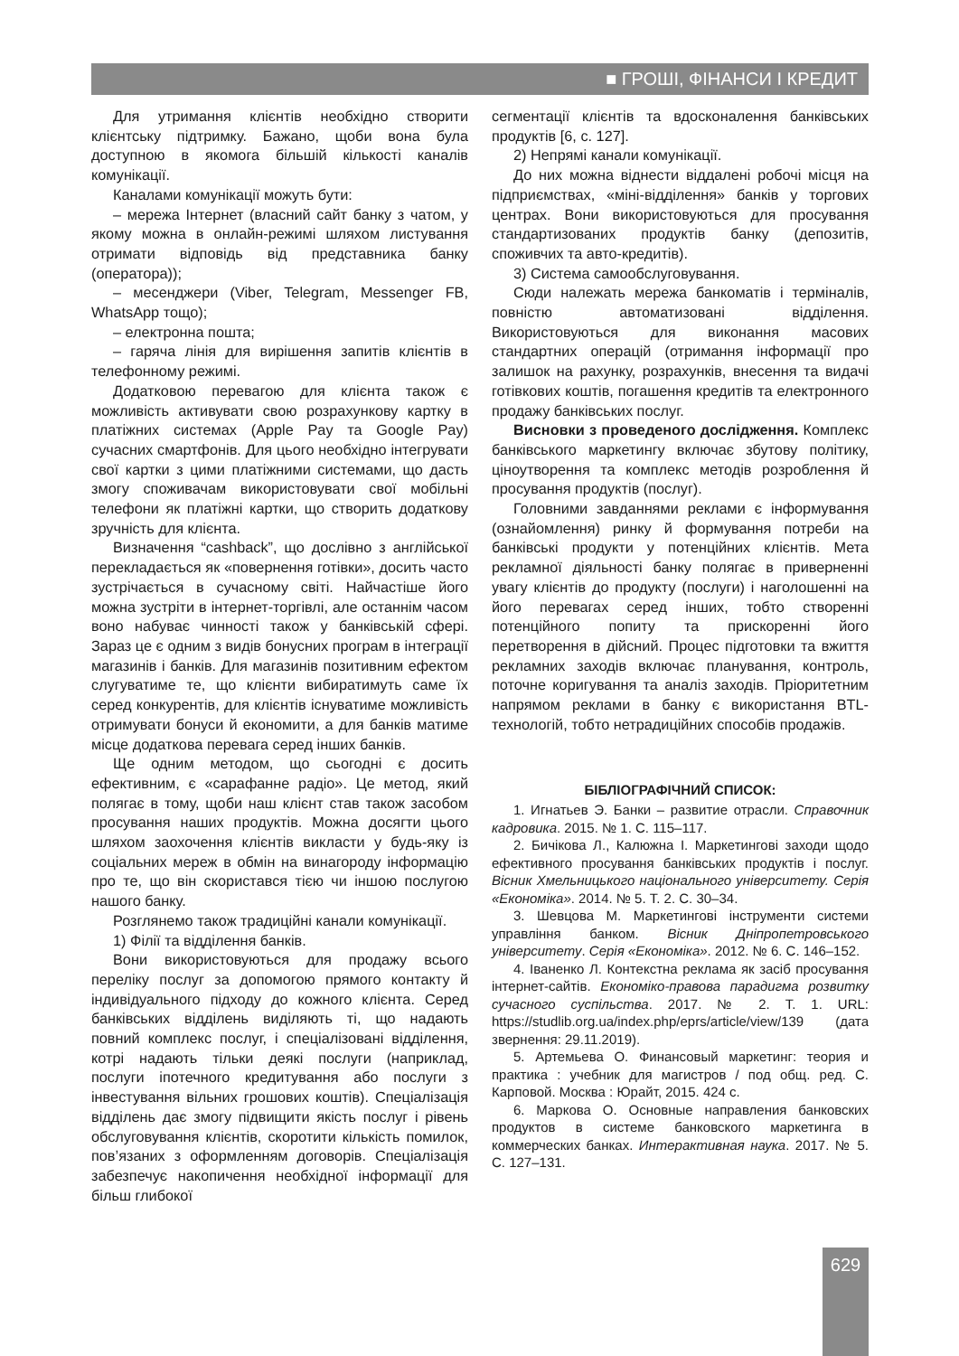■ ГРОШІ, ФІНАНСИ І КРЕДИТ
Для утримання клієнтів необхідно створити клієнтську підтримку. Бажано, щоби вона була доступною в якомога більшій кількості каналів комунікації.
Каналами комунікації можуть бути:
– мережа Інтернет (власний сайт банку з чатом, у якому можна в онлайн-режимі шляхом листування отримати відповідь від представника банку (оператора));
– месенджери (Viber, Telegram, Messenger FB, WhatsApp тощо);
– електронна пошта;
– гаряча лінія для вирішення запитів клієнтів в телефонному режимі.
Додатковою перевагою для клієнта також є можливість активувати свою розрахункову картку в платіжних системах (Apple Pay та Google Pay) сучасних смартфонів. Для цього необхідно інтегрувати свої картки з цими платіжними системами, що дасть змогу споживачам використовувати свої мобільні телефони як платіжні картки, що створить додаткову зручність для клієнта.
Визначення “cashback”, що дослівно з англійської перекладається як «повернення готівки», досить часто зустрічається в сучасному світі. Найчастіше його можна зустріти в інтернет-торгівлі, але останнім часом воно набуває чинності також у банківській сфері. Зараз це є одним з видів бонусних програм в інтеграції магазинів і банків. Для магазинів позитивним ефектом слугуватиме те, що клієнти вибиратимуть саме їх серед конкурентів, для клієнтів існуватиме можливість отримувати бонуси й економити, а для банків матиме місце додаткова перевага серед інших банків.
Ще одним методом, що сьогодні є досить ефективним, є «сарафанне радіо». Це метод, який полягає в тому, щоби наш клієнт став також засобом просування наших продуктів. Можна досягти цього шляхом заохочення клієнтів викласти у будь-яку із соціальних мереж в обмін на винагороду інформацію про те, що він скористався тією чи іншою послугою нашого банку.
Розглянемо також традиційні канали комунікації.
1) Філії та відділення банків.
Вони використовуються для продажу всього переліку послуг за допомогою прямого контакту й індивідуального підходу до кожного клієнта. Серед банківських відділень виділяють ті, що надають повний комплекс послуг, і спеціалізовані відділення, котрі надають тільки деякі послуги (наприклад, послуги іпотечного кредитування або послуги з інвестування вільних грошових коштів). Спеціалізація відділень дає змогу підвищити якість послуг і рівень обслуговування клієнтів, скоротити кількість помилок, пов’язаних з оформленням договорів. Спеціалізація забезпечує накопичення необхідної інформації для більш глибокої
сегментації клієнтів та вдосконалення банківських продуктів [6, с. 127].
2) Непрямі канали комунікації.
До них можна віднести віддалені робочі місця на підприємствах, «міні-відділення» банків у торгових центрах. Вони використовуються для просування стандартизованих продуктів банку (депозитів, споживчих та авто-кредитів).
3) Система самообслуговування.
Сюди належать мережа банкоматів і терміналів, повністю автоматизовані відділення. Використовуються для виконання масових стандартних операцій (отримання інформації про залишок на рахунку, розрахунків, внесення та видачі готівкових коштів, погашення кредитів та електронного продажу банківських послуг.
Висновки з проведеного дослідження. Комплекс банківського маркетингу включає збутову політику, ціноутворення та комплекс методів розроблення й просування продуктів (послуг).
Головними завданнями реклами є інформування (ознайомлення) ринку й формування потреби на банківські продукти у потенційних клієнтів. Мета рекламної діяльності банку полягає в привернен­ні увагу клієнтів до продукту (послуги) і наголошенні на його перевагах серед інших, тобто створенні потенційного попиту та прискоренні його перетворення в дійсний. Процес підготовки та вжиття рекламних заходів включає планування, контроль, поточне коригування та аналіз заходів. Пріоритетним напрямом реклами в банку є використання BTL-технологій, тобто нетрадиційних способів продажів.
БІБЛІОГРАФІЧНИЙ СПИСОК:
1. Игнатьев Э. Банки – развитие отрасли. Справочник кадровика. 2015. № 1. С. 115–117.
2. Бичікова Л., Калюжна І. Маркетингові заходи щодо ефективного просування банківських продуктів і послуг. Вісник Хмельницького національного університету. Серія «Економіка». 2014. № 5. Т. 2. С. 30–34.
3. Шевцова М. Маркетингові інструменти системи управління банком. Вісник Дніпропетровського університету. Серія «Економіка». 2012. № 6. С. 146–152.
4. Іваненко Л. Контекстна реклама як засіб просування інтернет-сайтів. Економіко-правова парадигма розвитку сучасного суспільства. 2017. № 2. Т. 1. URL: https://studlib.org.ua/index.php/eprs/article/view/139 (дата звернення: 29.11.2019).
5. Артемьева О. Финансовый маркетинг: теория и практика : учебник для магистров / под общ. ред. С. Карповой. Москва : Юрайт, 2015. 424 с.
6. Маркова О. Основные направления банковских продуктов в системе банковского маркетинга в коммерческих банках. Интерактивная наука. 2017. № 5. С. 127–131.
629